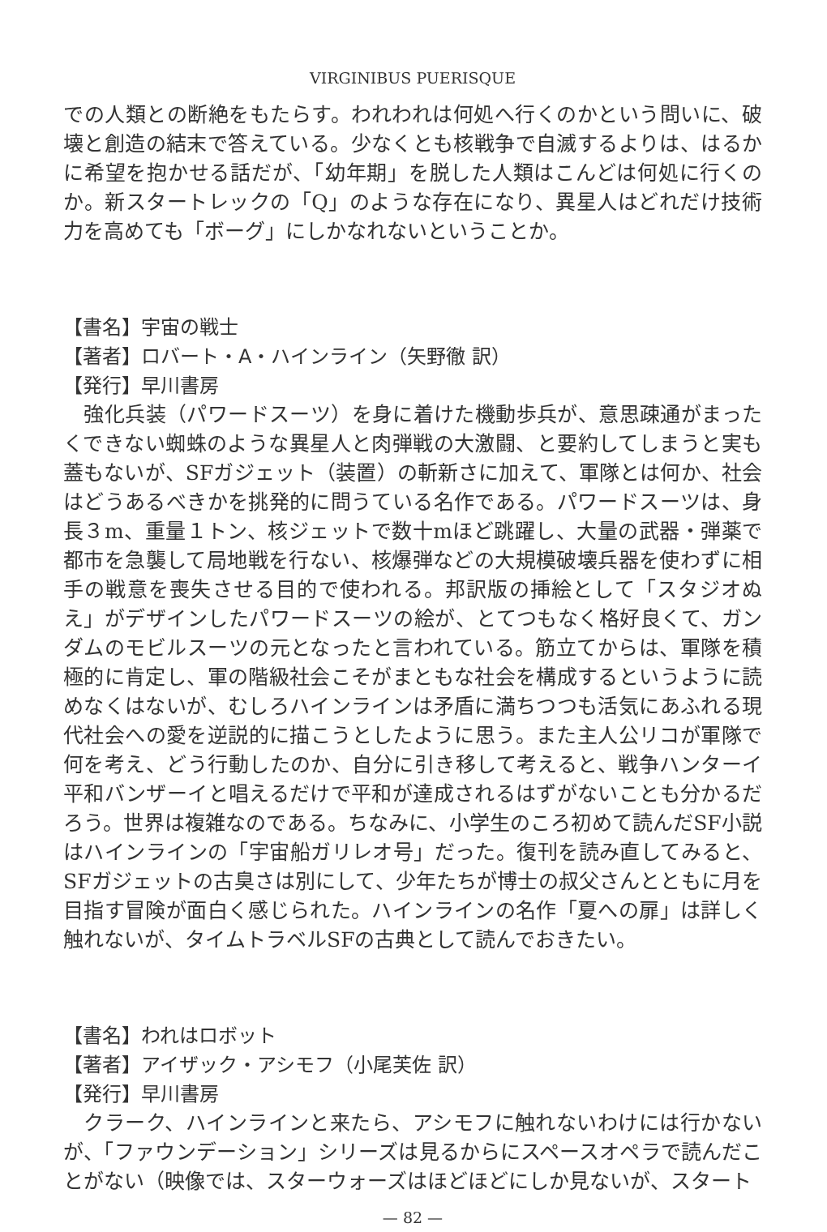VIRGINIBUS PUERISQUE
での人類との断絶をもたらす。われわれは何処へ行くのかという問いに、破壊と創造の結末で答えている。少なくとも核戦争で自滅するよりは、はるかに希望を抱かせる話だが、「幼年期」を脱した人類はこんどは何処に行くのか。新スタートレックの「Q」のような存在になり、異星人はどれだけ技術力を高めても「ボーグ」にしかなれないということか。
【書名】宇宙の戦士
【著者】ロバート・A・ハインライン（矢野徹 訳）
【発行】早川書房
　強化兵装（パワードスーツ）を身に着けた機動歩兵が、意思疎通がまったくできない蜘蛛のような異星人と肉弾戦の大激闘、と要約してしまうと実も蓋もないが、SFガジェット（装置）の斬新さに加えて、軍隊とは何か、社会はどうあるべきかを挑発的に問うている名作である。パワードスーツは、身長３m、重量１トン、核ジェットで数十mほど跳躍し、大量の武器・弾薬で都市を急襲して局地戦を行ない、核爆弾などの大規模破壊兵器を使わずに相手の戦意を喪失させる目的で使われる。邦訳版の挿絵として「スタジオぬえ」がデザインしたパワードスーツの絵が、とてつもなく格好良くて、ガンダムのモビルスーツの元となったと言われている。筋立てからは、軍隊を積極的に肯定し、軍の階級社会こそがまともな社会を構成するというように読めなくはないが、むしろハインラインは矛盾に満ちつつも活気にあふれる現代社会への愛を逆説的に描こうとしたように思う。また主人公リコが軍隊で何を考え、どう行動したのか、自分に引き移して考えると、戦争ハンターイ平和バンザーイと唱えるだけで平和が達成されるはずがないことも分かるだろう。世界は複雑なのである。ちなみに、小学生のころ初めて読んだSF小説はハインラインの「宇宙船ガリレオ号」だった。復刊を読み直してみると、SFガジェットの古臭さは別にして、少年たちが博士の叔父さんとともに月を目指す冒険が面白く感じられた。ハインラインの名作「夏への扉」は詳しく触れないが、タイムトラベルSFの古典として読んでおきたい。
【書名】われはロボット
【著者】アイザック・アシモフ（小尾芙佐 訳）
【発行】早川書房
　クラーク、ハインラインと来たら、アシモフに触れないわけには行かないが、「ファウンデーション」シリーズは見るからにスペースオペラで読んだことがない（映像では、スターウォーズはほどほどにしか見ないが、スタート
— 82 —